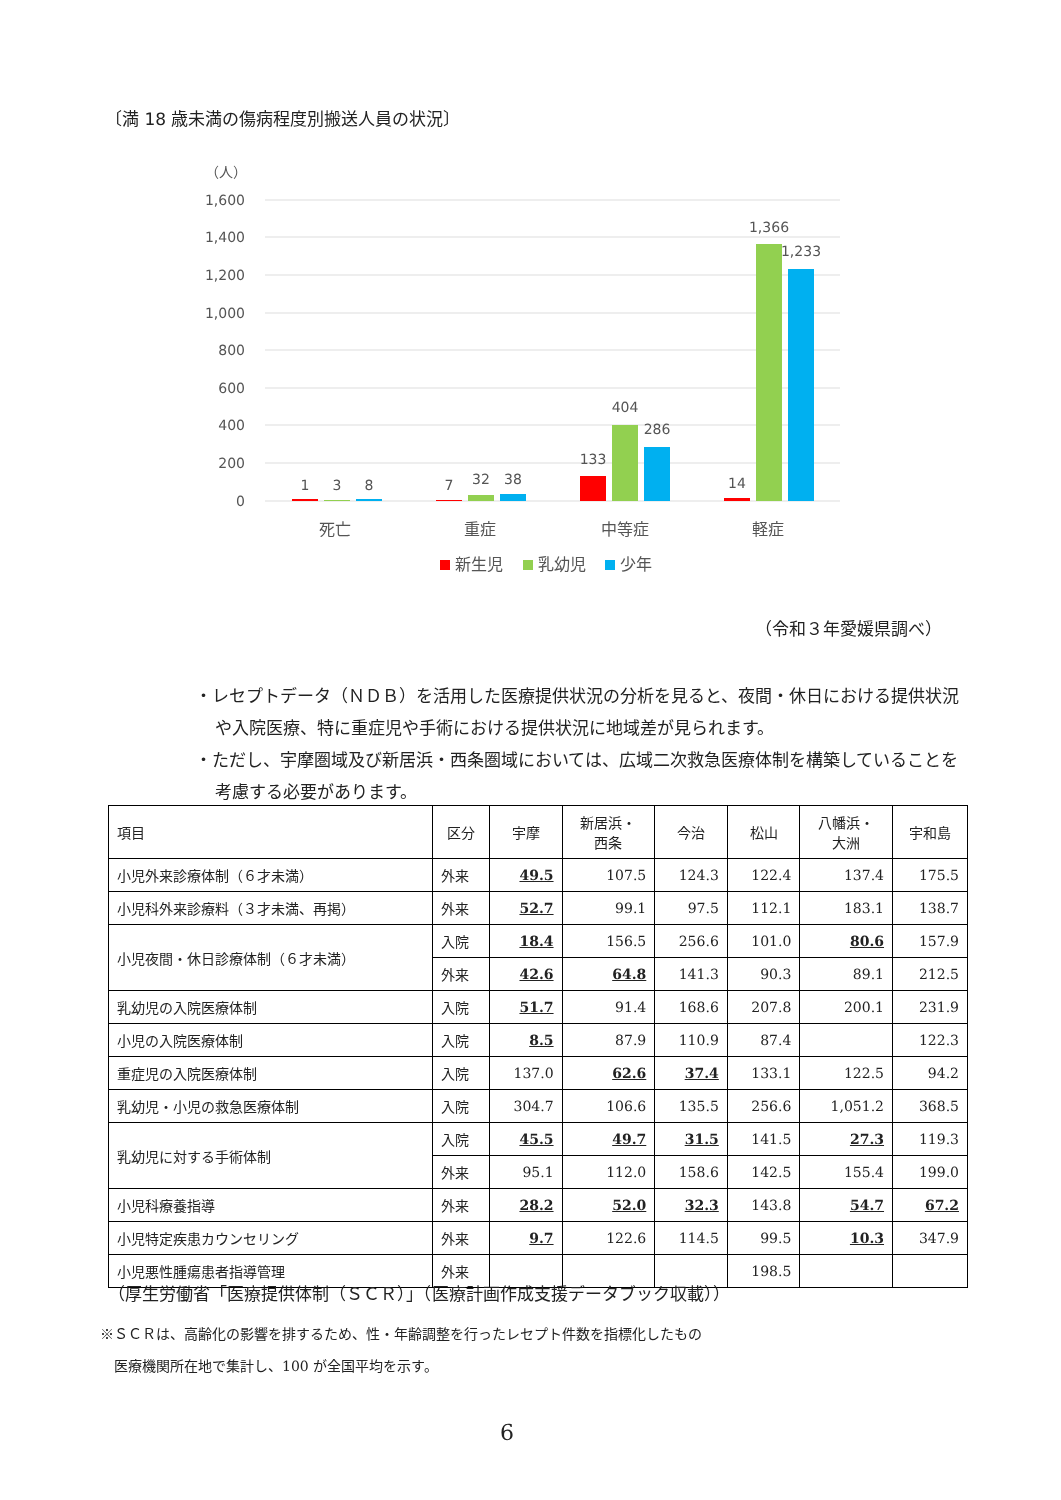〔満 18 歳未満の傷病程度別搬送人員の状況〕
（人）
1,600
1,400
1,200
1,000
800
600
400
200
0
1
3
8
7
32
38
133
404
286
14
1,366
1,233
死亡
重症
中等症
軽症
新生児
乳幼児
少年
（令和３年愛媛県調べ）
・レセプトデータ（ＮＤＢ）を活用した医療提供状況の分析を見ると、夜間・休日における提供状況や入院医療、特に重症児や手術における提供状況に地域差が見られます。
・ただし、宇摩圏域及び新居浜・西条圏域においては、広域二次救急医療体制を構築していることを考慮する必要があります。
| 項目 | 区分 | 宇摩 | 新居浜・ 西条 | 今治 | 松山 | 八幡浜・ 大洲 | 宇和島 |
| --- | --- | --- | --- | --- | --- | --- | --- |
| 小児外来診療体制（６才未満） | 外来 | 49.5 | 107.5 | 124.3 | 122.4 | 137.4 | 175.5 |
| 小児科外来診療料（３才未満、再掲） | 外来 | 52.7 | 99.1 | 97.5 | 112.1 | 183.1 | 138.7 |
| 小児夜間・休日診療体制（６才未満） | 入院 | 18.4 | 156.5 | 256.6 | 101.0 | 80.6 | 157.9 |
| | 外来 | 42.6 | 64.8 | 141.3 | 90.3 | 89.1 | 212.5 |
| 乳幼児の入院医療体制 | 入院 | 51.7 | 91.4 | 168.6 | 207.8 | 200.1 | 231.9 |
| 小児の入院医療体制 | 入院 | 8.5 | 87.9 | 110.9 | 87.4 | | 122.3 |
| 重症児の入院医療体制 | 入院 | 137.0 | 62.6 | 37.4 | 133.1 | 122.5 | 94.2 |
| 乳幼児・小児の救急医療体制 | 入院 | 304.7 | 106.6 | 135.5 | 256.6 | 1,051.2 | 368.5 |
| 乳幼児に対する手術体制 | 入院 | 45.5 | 49.7 | 31.5 | 141.5 | 27.3 | 119.3 |
| | 外来 | 95.1 | 112.0 | 158.6 | 142.5 | 155.4 | 199.0 |
| 小児科療養指導 | 外来 | 28.2 | 52.0 | 32.3 | 143.8 | 54.7 | 67.2 |
| 小児特定疾患カウンセリング | 外来 | 9.7 | 122.6 | 114.5 | 99.5 | 10.3 | 347.9 |
| 小児悪性腫瘍患者指導管理 | 外来 | | | | 198.5 | | |
（厚生労働省「医療提供体制（ＳＣＲ）」（医療計画作成支援データブック収載））
※ＳＣＲは、高齢化の影響を排するため、性・年齢調整を行ったレセプト件数を指標化したもの
　医療機関所在地で集計し、100 が全国平均を示す。
6